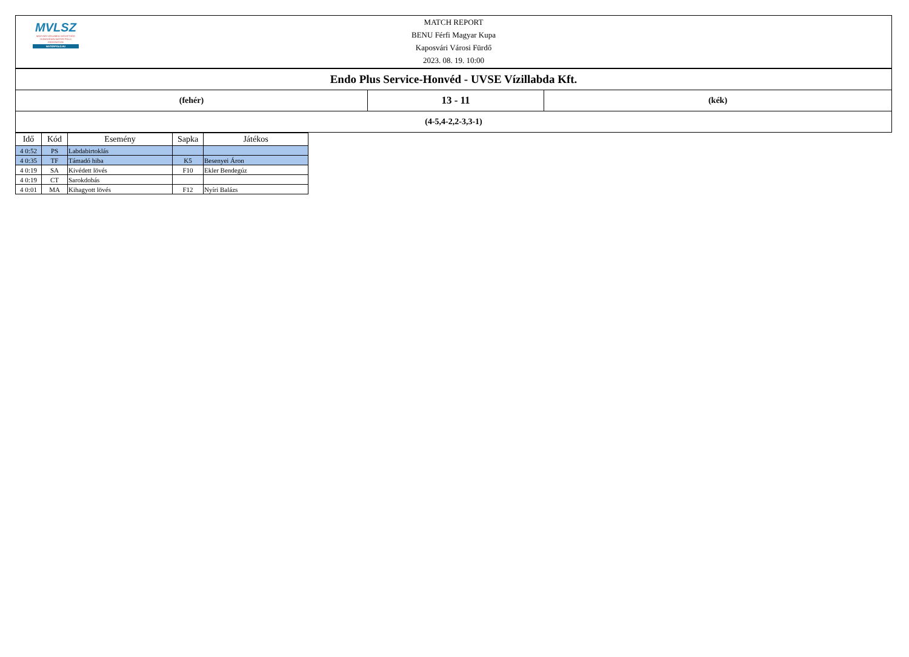MVLSZ
MAGYAR VÍZILABDA SZÖVETSÉG
HUNGARIAN WATER POLO FEDERATION
WATERPOLO.HU
MATCH REPORT
BENU Férfi Magyar Kupa
Kaposvári Városi Fürdő
2023. 08. 19. 10:00
| Endo Plus Service-Honvéd - UVSE Vízillabda Kft. | | |
| (fehér) | 13 - 11 | (kék) |
| (4-5,4-2,2-3,3-1) | | |
| Idő | Kód | Esemény | Sapka | Játékos |
| --- | --- | --- | --- | --- |
| 4 0:52 | PS | Labdabirtoklás | | |
| 4 0:35 | TF | Támadó hiba | K5 | Besenyei Áron |
| 4 0:19 | SA | Kivédett lövés | F10 | Ekler Bendegúz |
| 4 0:19 | CT | Sarokdobás | | |
| 4 0:01 | MA | Kihagyott lövés | F12 | Nyíri Balázs |